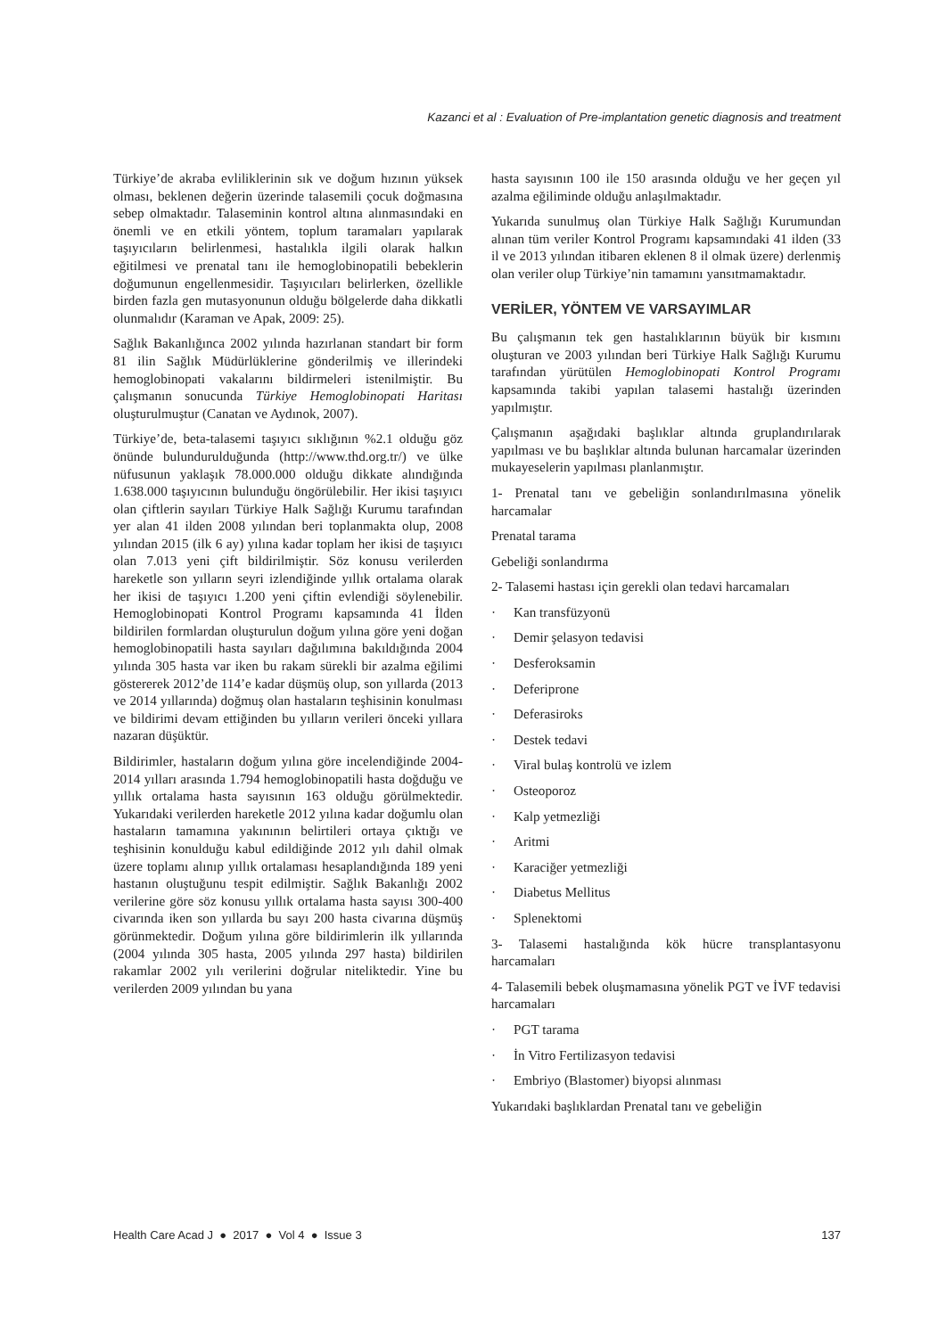Kazanci et al : Evaluation of Pre-implantation genetic diagnosis and treatment
Türkiye’de akraba evliliklerinin sık ve doğum hızının yüksek olması, beklenen değerin üzerinde talasemili çocuk doğmasına sebep olmaktadır. Talaseminin kontrol altına alınmasındaki en önemli ve en etkili yöntem, toplum taramaları yapılarak taşıyıcıların belirlenmesi, hastalıkla ilgili olarak halkın eğitilmesi ve prenatal tanı ile hemoglobinopatili bebeklerin doğumunun engellenmesidir. Taşıyıcıları belirlerken, özellikle birden fazla gen mutasyonunun olduğu bölgelerde daha dikkatli olunmalıdır (Karaman ve Apak, 2009: 25).
Sağlık Bakanlığınca 2002 yılında hazırlanan standart bir form 81 ilin Sağlık Müdürlüklerine gönderilmiş ve illerindeki hemoglobinopati vakalarını bildirmeleri istenilmiştir. Bu çalışmanın sonucunda Türkiye Hemoglobinopati Haritası oluşturulmuştur (Canatan ve Aydınok, 2007).
Türkiye’de, beta-talasemi taşıyıcı sıklığının %2.1 olduğu göz önünde bulundurulduğunda (http://www.thd.org.tr/) ve ülke nüfusunun yaklaşık 78.000.000 olduğu dikkate alındığında 1.638.000 taşıyıcının bulunduğu öngörülebilir. Her ikisi taşıyıcı olan çiftlerin sayıları Türkiye Halk Sağlığı Kurumu tarafından yer alan 41 ilden 2008 yılından beri toplanmakta olup, 2008 yılından 2015 (ilk 6 ay) yılına kadar toplam her ikisi de taşıyıcı olan 7.013 yeni çift bildirilmiştir. Söz konusu verilerden hareketle son yılların seyri izlendiğinde yıllık ortalama olarak her ikisi de taşıyıcı 1.200 yeni çiftin evlendiği söylenebilir. Hemoglobinopati Kontrol Programı kapsamında 41 İlden bildirilen formlardan oluşturulun doğum yılına göre yeni doğan hemoglobinopatili hasta sayıları dağılımına bakıldığında 2004 yılında 305 hasta var iken bu rakam sürekli bir azalma eğilimi göstererek 2012’de 114’e kadar düşmüş olup, son yıllarda (2013 ve 2014 yıllarında) doğmuş olan hastaların teşhisinin konulması ve bildirimi devam ettiğinden bu yılların verileri önceki yıllara nazaran düşüktür.
Bildirimler, hastaların doğum yılına göre incelendiğinde 2004-2014 yılları arasında 1.794 hemoglobinopatili hasta doğduğu ve yıllık ortalama hasta sayısının 163 olduğu görülmektedir. Yukarıdaki verilerden hareketle 2012 yılına kadar doğumlu olan hastaların tamamına yakınının belirtileri ortaya çıktığı ve teşhisinin konulduğu kabul edildiğinde 2012 yılı dahil olmak üzere toplamı alınıp yıllık ortalaması hesaplandığında 189 yeni hastanın oluştuğunu tespit edilmiştir. Sağlık Bakanlığı 2002 verilerine göre söz konusu yıllık ortalama hasta sayısı 300-400 civarında iken son yıllarda bu sayı 200 hasta civarına düşmüş görünmektedir. Doğum yılına göre bildirimlerin ilk yıllarında (2004 yılında 305 hasta, 2005 yılında 297 hasta) bildirilen rakamlar 2002 yılı verilerini doğrular niteliktedir. Yine bu verilerden 2009 yılından bu yana
hasta sayısının 100 ile 150 arasında olduğu ve her geçen yıl azalma eğiliminde olduğu anlaşılmaktadır.
Yukarıda sunulmuş olan Türkiye Halk Sağlığı Kurumundan alınan tüm veriler Kontrol Programı kapsamındaki 41 ilden (33 il ve 2013 yılından itibaren eklenen 8 il olmak üzere) derlenmiş olan veriler olup Türkiye’nin tamamını yansıtmamaktadır.
VERİLER, YÖNTEM VE VARSAYIMLAR
Bu çalışmanın tek gen hastalıklarının büyük bir kısmını oluşturan ve 2003 yılından beri Türkiye Halk Sağlığı Kurumu tarafından yürütülen Hemoglobinopati Kontrol Programı kapsamında takibi yapılan talasemi hastalığı üzerinden yapılmıştır.
Çalışmanın aşağıdaki başlıklar altında gruplandırılarak yapılması ve bu başlıklar altında bulunan harcamalar üzerinden mukayeselerin yapılması planlanmıştır.
1- Prenatal tanı ve gebeliğin sonlandırılmasına yönelik harcamalar
Prenatal tarama
Gebeliği sonlandırma
2- Talasemi hastası için gerekli olan tedavi harcamaları
· Kan transfüzyonü
· Demir şelasyon tedavisi
· Desferoksamin
· Deferiprone
· Deferasiroks
· Destek tedavi
· Viral bulaş kontrolü ve izlem
· Osteoporoz
· Kalp yetmezliği
· Aritmi
· Karaciğer yetmezliği
· Diabetus Mellitus
· Splenektomi
3- Talasemi hastalığında kök hücre transplantasyonu harcamaları
4- Talasemili bebek oluşmamasına yönelik PGT ve İVF tedavisi harcamaları
· PGT tarama
· İn Vitro Fertilizasyon tedavisi
· Embriyo (Blastomer) biyopsi alınması
Yukarıdaki başlıklardan Prenatal tanı ve gebeliğin
Health Care Acad J ● 2017 ● Vol 4 ● Issue 3
137